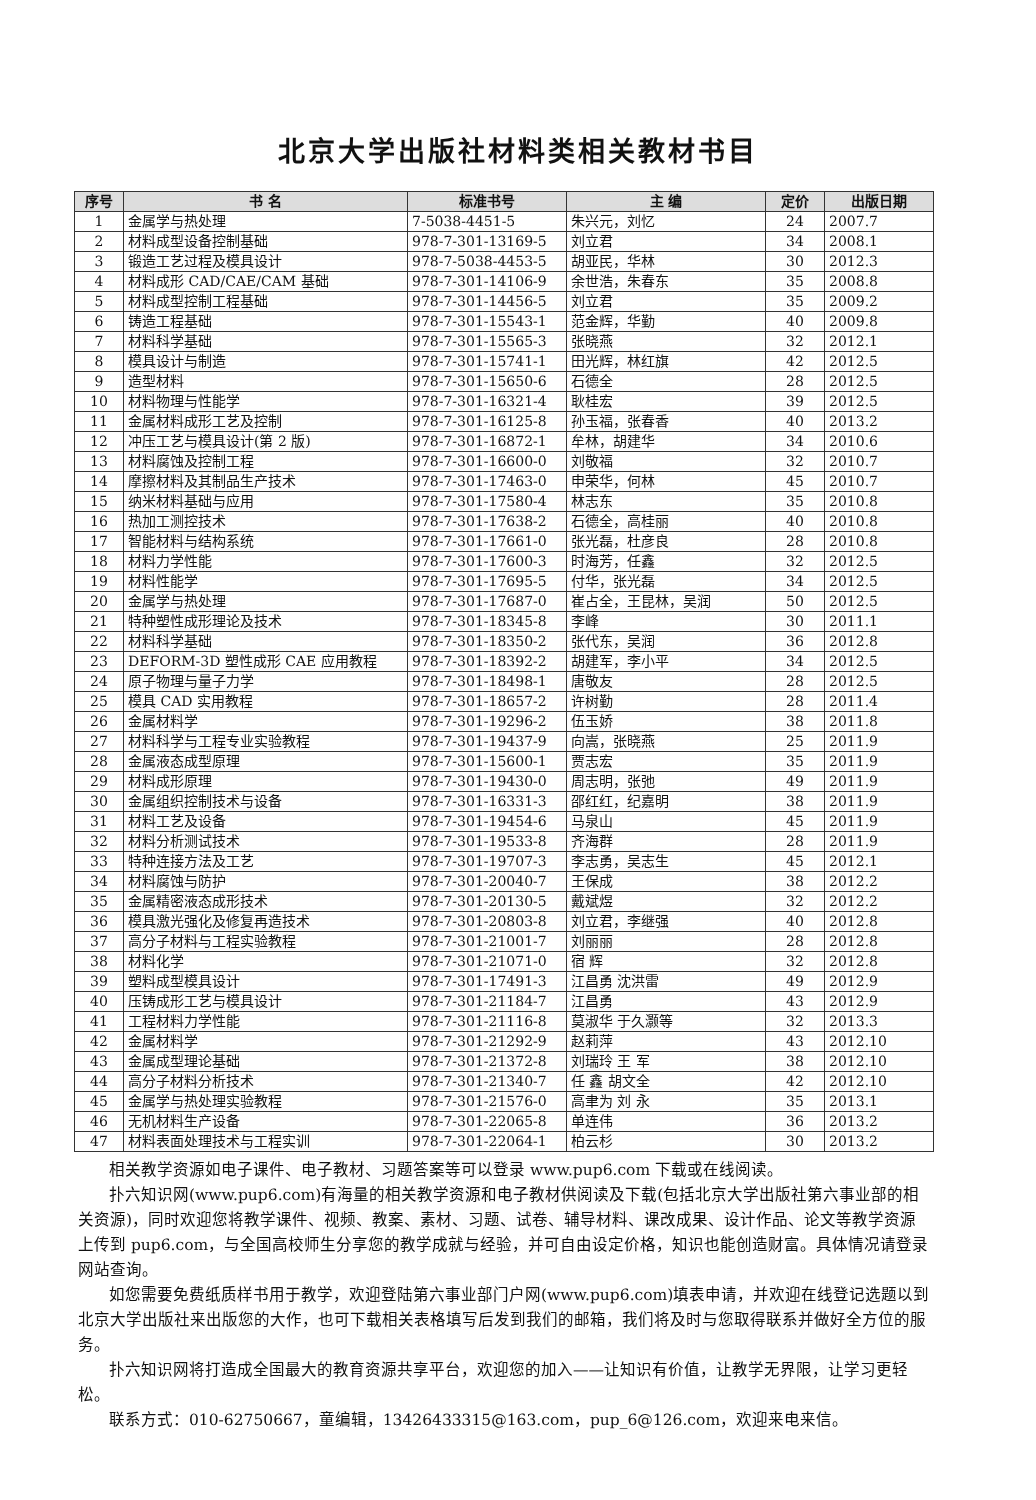北京大学出版社材料类相关教材书目
| 序号 | 书 名 | 标准书号 | 主 编 | 定价 | 出版日期 |
| --- | --- | --- | --- | --- | --- |
| 1 | 金属学与热处理 | 7-5038-4451-5 | 朱兴元，刘忆 | 24 | 2007.7 |
| 2 | 材料成型设备控制基础 | 978-7-301-13169-5 | 刘立君 | 34 | 2008.1 |
| 3 | 锻造工艺过程及模具设计 | 978-7-5038-4453-5 | 胡亚民，华林 | 30 | 2012.3 |
| 4 | 材料成形 CAD/CAE/CAM 基础 | 978-7-301-14106-9 | 余世浩，朱春东 | 35 | 2008.8 |
| 5 | 材料成型控制工程基础 | 978-7-301-14456-5 | 刘立君 | 35 | 2009.2 |
| 6 | 铸造工程基础 | 978-7-301-15543-1 | 范金辉，华勤 | 40 | 2009.8 |
| 7 | 材料科学基础 | 978-7-301-15565-3 | 张晓燕 | 32 | 2012.1 |
| 8 | 模具设计与制造 | 978-7-301-15741-1 | 田光辉，林红旗 | 42 | 2012.5 |
| 9 | 造型材料 | 978-7-301-15650-6 | 石德全 | 28 | 2012.5 |
| 10 | 材料物理与性能学 | 978-7-301-16321-4 | 耿桂宏 | 39 | 2012.5 |
| 11 | 金属材料成形工艺及控制 | 978-7-301-16125-8 | 孙玉福，张春香 | 40 | 2013.2 |
| 12 | 冲压工艺与模具设计(第 2 版) | 978-7-301-16872-1 | 牟林，胡建华 | 34 | 2010.6 |
| 13 | 材料腐蚀及控制工程 | 978-7-301-16600-0 | 刘敬福 | 32 | 2010.7 |
| 14 | 摩擦材料及其制品生产技术 | 978-7-301-17463-0 | 申荣华，何林 | 45 | 2010.7 |
| 15 | 纳米材料基础与应用 | 978-7-301-17580-4 | 林志东 | 35 | 2010.8 |
| 16 | 热加工测控技术 | 978-7-301-17638-2 | 石德全，高桂丽 | 40 | 2010.8 |
| 17 | 智能材料与结构系统 | 978-7-301-17661-0 | 张光磊，杜彦良 | 28 | 2010.8 |
| 18 | 材料力学性能 | 978-7-301-17600-3 | 时海芳，任鑫 | 32 | 2012.5 |
| 19 | 材料性能学 | 978-7-301-17695-5 | 付华，张光磊 | 34 | 2012.5 |
| 20 | 金属学与热处理 | 978-7-301-17687-0 | 崔占全，王昆林，吴润 | 50 | 2012.5 |
| 21 | 特种塑性成形理论及技术 | 978-7-301-18345-8 | 李峰 | 30 | 2011.1 |
| 22 | 材料科学基础 | 978-7-301-18350-2 | 张代东，吴润 | 36 | 2012.8 |
| 23 | DEFORM-3D 塑性成形 CAE 应用教程 | 978-7-301-18392-2 | 胡建军，李小平 | 34 | 2012.5 |
| 24 | 原子物理与量子力学 | 978-7-301-18498-1 | 唐敬友 | 28 | 2012.5 |
| 25 | 模具 CAD 实用教程 | 978-7-301-18657-2 | 许树勤 | 28 | 2011.4 |
| 26 | 金属材料学 | 978-7-301-19296-2 | 伍玉娇 | 38 | 2011.8 |
| 27 | 材料科学与工程专业实验教程 | 978-7-301-19437-9 | 向嵩，张晓燕 | 25 | 2011.9 |
| 28 | 金属液态成型原理 | 978-7-301-15600-1 | 贾志宏 | 35 | 2011.9 |
| 29 | 材料成形原理 | 978-7-301-19430-0 | 周志明，张弛 | 49 | 2011.9 |
| 30 | 金属组织控制技术与设备 | 978-7-301-16331-3 | 邵红红，纪嘉明 | 38 | 2011.9 |
| 31 | 材料工艺及设备 | 978-7-301-19454-6 | 马泉山 | 45 | 2011.9 |
| 32 | 材料分析测试技术 | 978-7-301-19533-8 | 齐海群 | 28 | 2011.9 |
| 33 | 特种连接方法及工艺 | 978-7-301-19707-3 | 李志勇，吴志生 | 45 | 2012.1 |
| 34 | 材料腐蚀与防护 | 978-7-301-20040-7 | 王保成 | 38 | 2012.2 |
| 35 | 金属精密液态成形技术 | 978-7-301-20130-5 | 戴斌煜 | 32 | 2012.2 |
| 36 | 模具激光强化及修复再造技术 | 978-7-301-20803-8 | 刘立君，李继强 | 40 | 2012.8 |
| 37 | 高分子材料与工程实验教程 | 978-7-301-21001-7 | 刘丽丽 | 28 | 2012.8 |
| 38 | 材料化学 | 978-7-301-21071-0 | 宿 辉 | 32 | 2012.8 |
| 39 | 塑料成型模具设计 | 978-7-301-17491-3 | 江昌勇 沈洪雷 | 49 | 2012.9 |
| 40 | 压铸成形工艺与模具设计 | 978-7-301-21184-7 | 江昌勇 | 43 | 2012.9 |
| 41 | 工程材料力学性能 | 978-7-301-21116-8 | 莫淑华 于久灏等 | 32 | 2013.3 |
| 42 | 金属材料学 | 978-7-301-21292-9 | 赵莉萍 | 43 | 2012.10 |
| 43 | 金属成型理论基础 | 978-7-301-21372-8 | 刘瑞玲 王 军 | 38 | 2012.10 |
| 44 | 高分子材料分析技术 | 978-7-301-21340-7 | 任 鑫 胡文全 | 42 | 2012.10 |
| 45 | 金属学与热处理实验教程 | 978-7-301-21576-0 | 高聿为 刘 永 | 35 | 2013.1 |
| 46 | 无机材料生产设备 | 978-7-301-22065-8 | 单连伟 | 36 | 2013.2 |
| 47 | 材料表面处理技术与工程实训 | 978-7-301-22064-1 | 柏云杉 | 30 | 2013.2 |
相关教学资源如电子课件、电子教材、习题答案等可以登录 www.pup6.com 下载或在线阅读。
扑六知识网(www.pup6.com)有海量的相关教学资源和电子教材供阅读及下载(包括北京大学出版社第六事业部的相关资源)，同时欢迎您将教学课件、视频、教案、素材、习题、试卷、辅导材料、课改成果、设计作品、论文等教学资源上传到 pup6.com，与全国高校师生分享您的教学成就与经验，并可自由设定价格，知识也能创造财富。具体情况请登录网站查询。
如您需要免费纸质样书用于教学，欢迎登陆第六事业部门户网(www.pup6.com)填表申请，并欢迎在线登记选题以到北京大学出版社来出版您的大作，也可下载相关表格填写后发到我们的邮箱，我们将及时与您取得联系并做好全方位的服务。
扑六知识网将打造成全国最大的教育资源共享平台，欢迎您的加入——让知识有价值，让教学无界限，让学习更轻松。
联系方式：010-62750667，童编辑，13426433315@163.com，pup_6@126.com，欢迎来电来信。